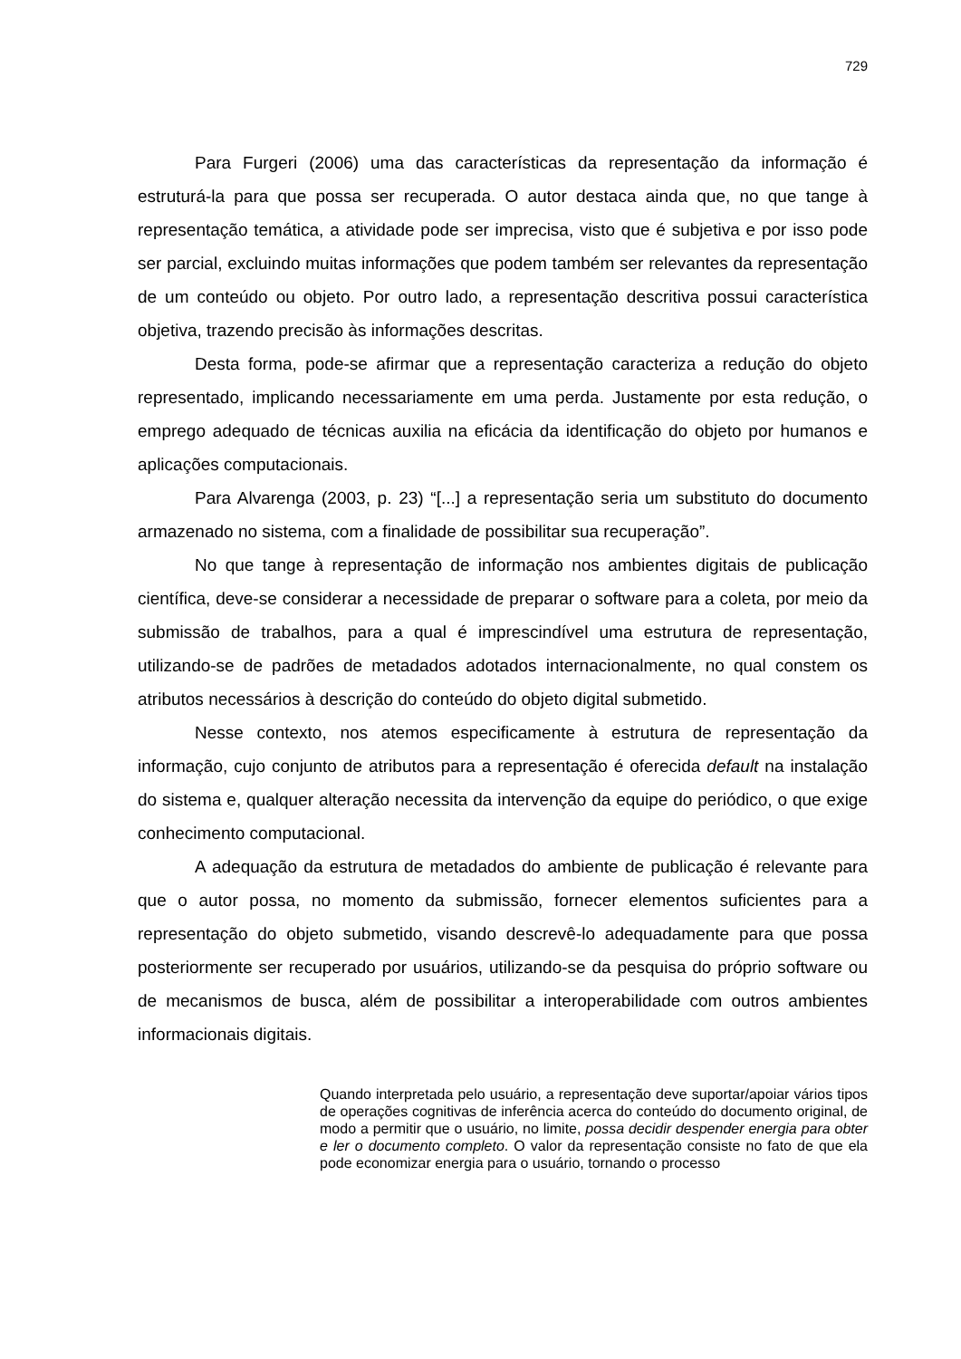729
Para Furgeri (2006) uma das características da representação da informação é estruturá-la para que possa ser recuperada. O autor destaca ainda que, no que tange à representação temática, a atividade pode ser imprecisa, visto que é subjetiva e por isso pode ser parcial, excluindo muitas informações que podem também ser relevantes da representação de um conteúdo ou objeto. Por outro lado, a representação descritiva possui característica objetiva, trazendo precisão às informações descritas.
Desta forma, pode-se afirmar que a representação caracteriza a redução do objeto representado, implicando necessariamente em uma perda. Justamente por esta redução, o emprego adequado de técnicas auxilia na eficácia da identificação do objeto por humanos e aplicações computacionais.
Para Alvarenga (2003, p. 23) “[...] a representação seria um substituto do documento armazenado no sistema, com a finalidade de possibilitar sua recuperação”.
No que tange à representação de informação nos ambientes digitais de publicação científica, deve-se considerar a necessidade de preparar o software para a coleta, por meio da submissão de trabalhos, para a qual é imprescindível uma estrutura de representação, utilizando-se de padrões de metadados adotados internacionalmente, no qual constem os atributos necessários à descrição do conteúdo do objeto digital submetido.
Nesse contexto, nos atemos especificamente à estrutura de representação da informação, cujo conjunto de atributos para a representação é oferecida default na instalação do sistema e, qualquer alteração necessita da intervenção da equipe do periódico, o que exige conhecimento computacional.
A adequação da estrutura de metadados do ambiente de publicação é relevante para que o autor possa, no momento da submissão, fornecer elementos suficientes para a representação do objeto submetido, visando descrevê-lo adequadamente para que possa posteriormente ser recuperado por usuários, utilizando-se da pesquisa do próprio software ou de mecanismos de busca, além de possibilitar a interoperabilidade com outros ambientes informacionais digitais.
Quando interpretada pelo usuário, a representação deve suportar/apoiar vários tipos de operações cognitivas de inferência acerca do conteúdo do documento original, de modo a permitir que o usuário, no limite, possa decidir despender energia para obter e ler o documento completo. O valor da representação consiste no fato de que ela pode economizar energia para o usuário, tornando o processo